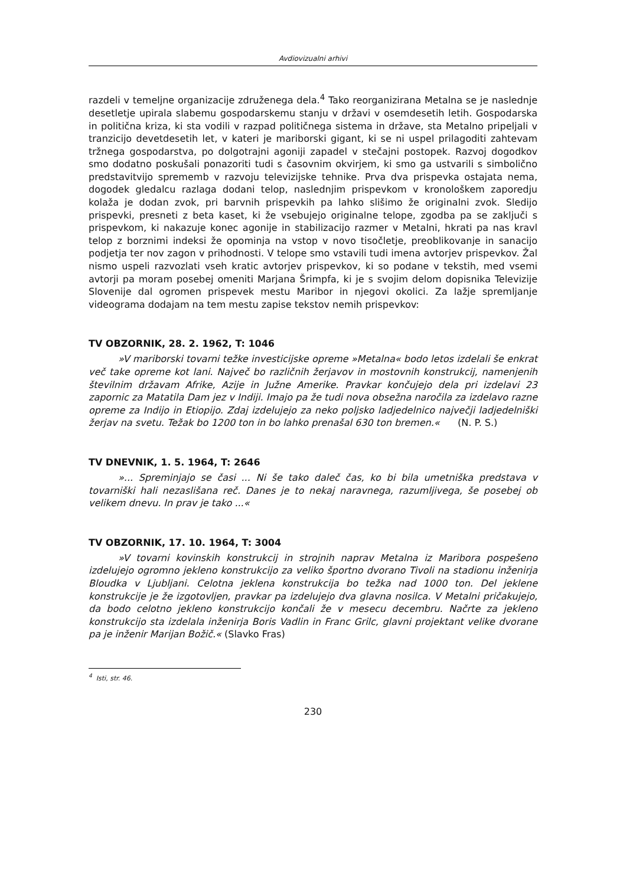Avdiovizualni arhivi
razdeli v temeljne organizacije združenega dela.<sup>4</sup> Tako reorganizirana Metalna se je naslednje desetletje upirala slabemu gospodarskemu stanju v državi v osemdesetih letih. Gospodarska in politična kriza, ki sta vodili v razpad političnega sistema in države, sta Metalno pripeljali v tranzicijo devetdesetih let, v kateri je mariborski gigant, ki se ni uspel prilagoditi zahtevam tržnega gospodarstva, po dolgotrajni agoniji zapadel v stečajni postopek. Razvoj dogodkov smo dodatno poskušali ponazoriti tudi s časovnim okvirjem, ki smo ga ustvarili s simbolično predstavitvijo sprememb v razvoju televizijske tehnike. Prva dva prispevka ostajata nema, dogodek gledalcu razlaga dodani telop, naslednjim prispevkom v kronološkem zaporedju kolaža je dodan zvok, pri barvnih prispevkih pa lahko slišimo že originalni zvok. Sledijo prispevki, presneti z beta kaset, ki že vsebujejo originalne telope, zgodba pa se zaključi s prispevkom, ki nakazuje konec agonije in stabilizacijo razmer v Metalni, hkrati pa nas kravl telop z borznimi indeksi že opominja na vstop v novo tisočletje, preoblikovanje in sanacijo podjetja ter nov zagon v prihodnosti. V telope smo vstavili tudi imena avtorjev prispevkov. Žal nismo uspeli razvozlati vseh kratic avtorjev prispevkov, ki so podane v tekstih, med vsemi avtorji pa moram posebej omeniti Marjana Šrimpfa, ki je s svojim delom dopisnika Televizije Slovenije dal ogromen prispevek mestu Maribor in njegovi okolici. Za lažje spremljanje videograma dodajam na tem mestu zapise tekstov nemih prispevkov:
TV OBZORNIK, 28. 2. 1962, T: 1046
»V mariborski tovarni težke investicijske opreme »Metalna« bodo letos izdelali še enkrat več take opreme kot lani. Največ bo različnih žerjavov in mostovnih konstrukcij, namenjenih številnim državam Afrike, Azije in Južne Amerike. Pravkar končujejo dela pri izdelavi 23 zapornic za Matatila Dam jez v Indiji. Imajo pa že tudi nova obsežna naročila za izdelavo razne opreme za Indijo in Etiopijo. Zdaj izdelujejo za neko poljsko ladjedelnico največji ladjedelniški žerjav na svetu. Težak bo 1200 ton in bo lahko prenašal 630 ton bremen.« (N. P. S.)
TV DNEVNIK, 1. 5. 1964, T: 2646
»... Spreminjajo se časi ... Ni še tako daleč čas, ko bi bila umetniška predstava v tovarniški hali nezaslišana reč. Danes je to nekaj naravnega, razumljivega, še posebej ob velikem dnevu. In prav je tako ...«
TV OBZORNIK, 17. 10. 1964, T: 3004
»V tovarni kovinskih konstrukcij in strojnih naprav Metalna iz Maribora pospešeno izdelujejo ogromno jekleno konstrukcijo za veliko športno dvorano Tivoli na stadionu inženirja Bloudka v Ljubljani. Celotna jeklena konstrukcija bo težka nad 1000 ton. Del jeklene konstrukcije je že izgotovljen, pravkar pa izdelujejo dva glavna nosilca. V Metalni pričakujejo, da bodo celotno jekleno konstrukcijo končali že v mesecu decembru. Načrte za jekleno konstrukcijo sta izdelala inženirja Boris Vadlin in Franc Grilc, glavni projektant velike dvorane pa je inženir Marijan Božič.« (Slavko Fras)
<sup>4</sup> Isti, str. 46.
230